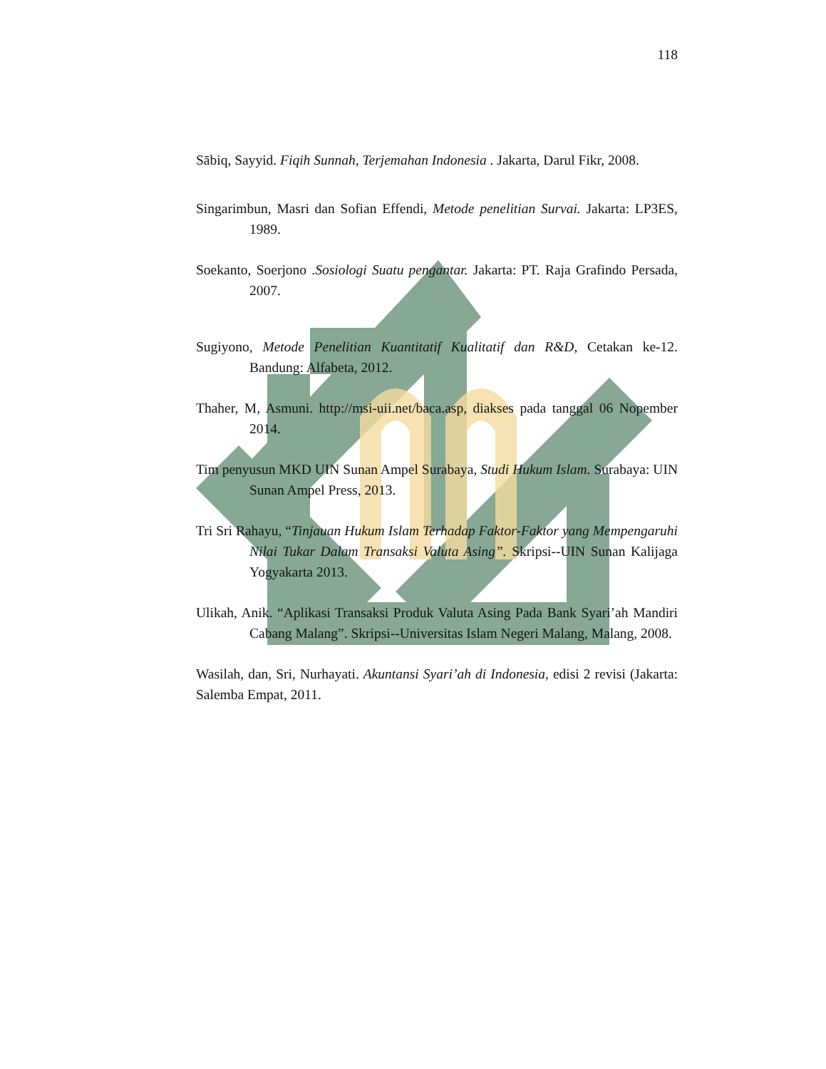118
Sābiq, Sayyid. Fiqih Sunnah, Terjemahan Indonesia . Jakarta, Darul Fikr, 2008.
Singarimbun, Masri dan Sofian Effendi, Metode penelitian Survai. Jakarta: LP3ES, 1989.
Soekanto, Soerjono .Sosiologi Suatu pengantar. Jakarta: PT. Raja Grafindo Persada, 2007.
Sugiyono, Metode Penelitian Kuantitatif Kualitatif dan R&D, Cetakan ke-12. Bandung: Alfabeta, 2012.
Thaher, M, Asmuni. http://msi-uii.net/baca.asp, diakses pada tanggal 06 Nopember 2014.
Tim penyusun MKD UIN Sunan Ampel Surabaya, Studi Hukum Islam. Surabaya: UIN Sunan Ampel Press, 2013.
Tri Sri Rahayu, “Tinjauan Hukum Islam Terhadap Faktor-Faktor yang Mempengaruhi Nilai Tukar Dalam Transaksi Valuta Asing”. Skripsi--UIN Sunan Kalijaga Yogyakarta 2013.
Ulikah, Anik. “Aplikasi Transaksi Produk Valuta Asing Pada Bank Syari’ah Mandiri Cabang Malang”. Skripsi--Universitas Islam Negeri Malang, Malang, 2008.
Wasilah, dan, Sri, Nurhayati. Akuntansi Syari’ah di Indonesia, edisi 2 revisi (Jakarta: Salemba Empat, 2011.